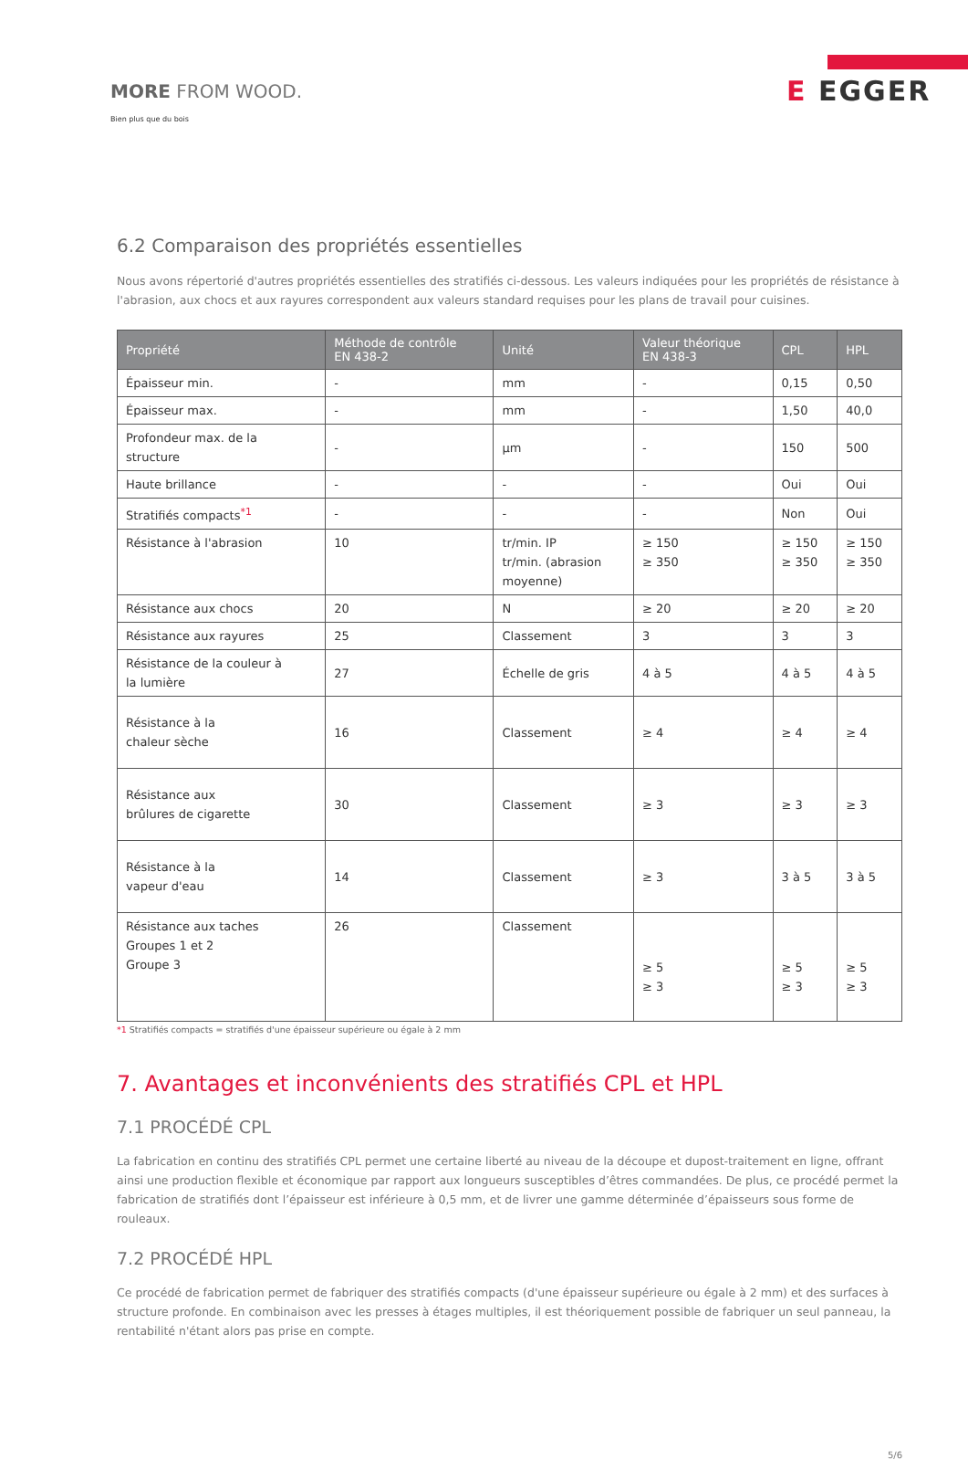MORE FROM WOOD.
Bien plus que du bois
E EGGER
6.2 Comparaison des propriétés essentielles
Nous avons répertorié d'autres propriétés essentielles des stratifiés ci-dessous. Les valeurs indiquées pour les propriétés de résistance à l'abrasion, aux chocs et aux rayures correspondent aux valeurs standard requises pour les plans de travail pour cuisines.
| Propriété | Méthode de contrôle EN 438-2 | Unité | Valeur théorique EN 438-3 | CPL | HPL |
| --- | --- | --- | --- | --- | --- |
| Épaisseur min. | - | mm | - | 0,15 | 0,50 |
| Épaisseur max. | - | mm | - | 1,50 | 40,0 |
| Profondeur max. de la structure | - | µm | - | 150 | 500 |
| Haute brillance | - | - | - | Oui | Oui |
| Stratifiés compacts<sup>*1</sup> | - | - | - | Non | Oui |
| Résistance à l'abrasion | 10 | tr/min. IP tr/min. (abrasion moyenne) | ≥ 150 ≥ 350 | ≥ 150 ≥ 350 | ≥ 150 ≥ 350 |
| Résistance aux chocs | 20 | N | ≥ 20 | ≥ 20 | ≥ 20 |
| Résistance aux rayures | 25 | Classement | 3 | 3 | 3 |
| Résistance de la couleur à la lumière | 27 | Échelle de gris | 4 à 5 | 4 à 5 | 4 à 5 |
| Résistance à la chaleur sèche | 16 | Classement | ≥ 4 | ≥ 4 | ≥ 4 |
| Résistance aux brûlures de cigarette | 30 | Classement | ≥ 3 | ≥ 3 | ≥ 3 |
| Résistance à la vapeur d'eau | 14 | Classement | ≥ 3 | 3 à 5 | 3 à 5 |
| Résistance aux taches Groupes 1 et 2 Groupe 3 | 26 | Classement | ≥ 5 ≥ 3 | ≥ 5 ≥ 3 | ≥ 5 ≥ 3 |
*1 Stratifiés compacts = stratifiés d'une épaisseur supérieure ou égale à 2 mm
7. Avantages et inconvénients des stratifiés CPL et HPL
7.1 PROCÉDÉ CPL
La fabrication en continu des stratifiés CPL permet une certaine liberté au niveau de la découpe et dupost-traitement en ligne, offrant ainsi une production flexible et économique par rapport aux longueurs susceptibles d’êtres commandées. De plus, ce procédé permet la fabrication de stratifiés dont l’épaisseur est inférieure à 0,5 mm, et de livrer une gamme déterminée d’épaisseurs sous forme de rouleaux.
7.2 PROCÉDÉ HPL
Ce procédé de fabrication permet de fabriquer des stratifiés compacts (d'une épaisseur supérieure ou égale à 2 mm) et des surfaces à structure profonde. En combinaison avec les presses à étages multiples, il est théoriquement possible de fabriquer un seul panneau, la rentabilité n'étant alors pas prise en compte.
5/6